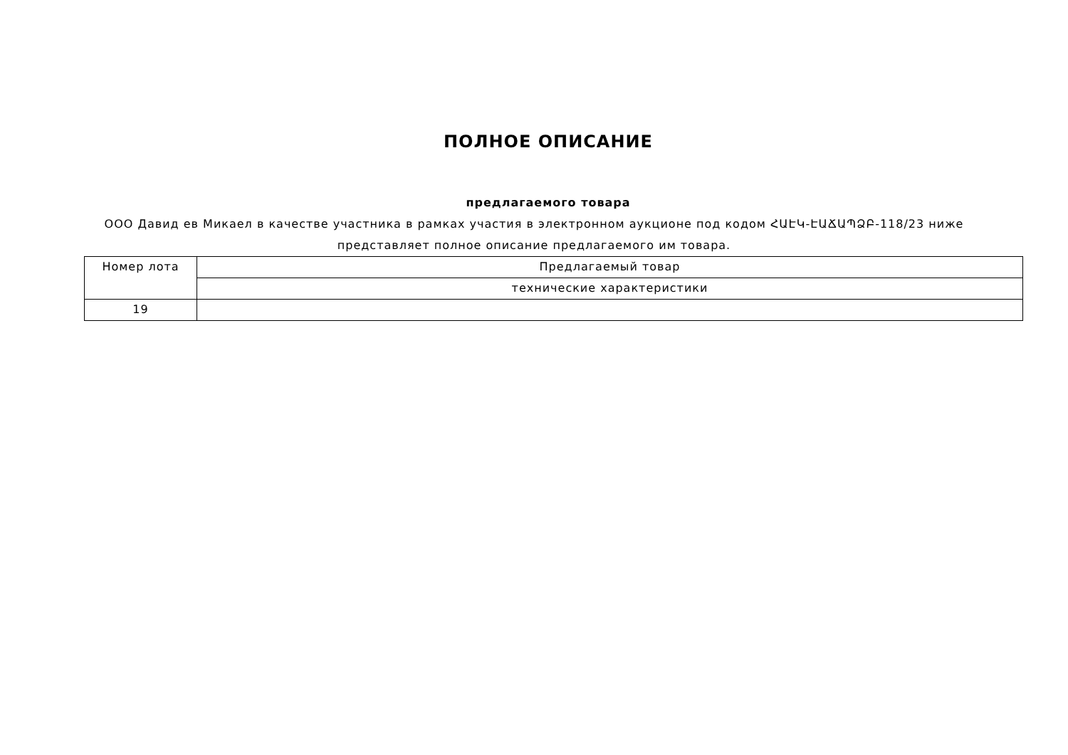ПОЛНОЕ ОПИСАНИЕ
предлагаемого товара
ООО Давид ев Микаел в качестве участника в рамках участия в электронном аукционе под кодом ՀԱԷԿ-ԷԱՃԱՊՁԲ-118/23 ниже представляет полное описание предлагаемого им товара.
| Номер лота | Предлагаемый товар |
| --- | --- |
| | технические характеристики |
| 19 | |